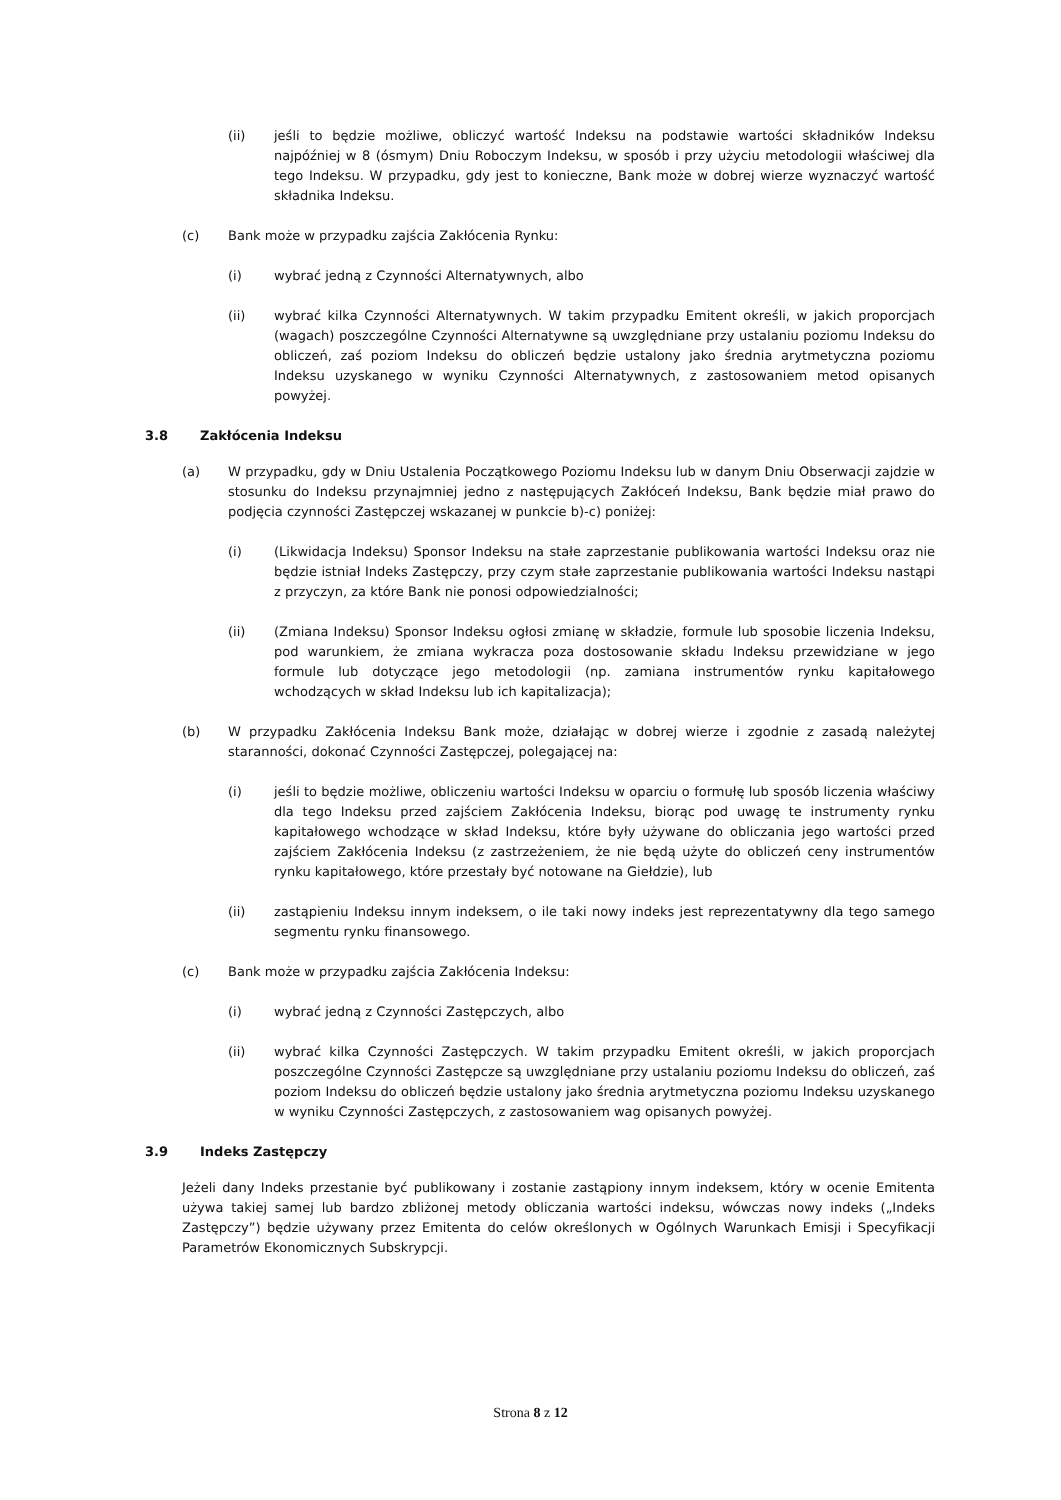(ii) jeśli to będzie możliwe, obliczyć wartość Indeksu na podstawie wartości składników Indeksu najpóźniej w 8 (ósmym) Dniu Roboczym Indeksu, w sposób i przy użyciu metodologii właściwej dla tego Indeksu. W przypadku, gdy jest to konieczne, Bank może w dobrej wierze wyznaczyć wartość składnika Indeksu.
(c) Bank może w przypadku zajścia Zakłócenia Rynku:
(i) wybrać jedną z Czynności Alternatywnych, albo
(ii) wybrać kilka Czynności Alternatywnych. W takim przypadku Emitent określi, w jakich proporcjach (wagach) poszczególne Czynności Alternatywne są uwzględniane przy ustalaniu poziomu Indeksu do obliczeń, zaś poziom Indeksu do obliczeń będzie ustalony jako średnia arytmetyczna poziomu Indeksu uzyskanego w wyniku Czynności Alternatywnych, z zastosowaniem metod opisanych powyżej.
3.8 Zakłócenia Indeksu
(a) W przypadku, gdy w Dniu Ustalenia Początkowego Poziomu Indeksu lub w danym Dniu Obserwacji zajdzie w stosunku do Indeksu przynajmniej jedno z następujących Zakłóceń Indeksu, Bank będzie miał prawo do podjęcia czynności Zastępczej wskazanej w punkcie b)-c) poniżej:
(i) (Likwidacja Indeksu) Sponsor Indeksu na stałe zaprzestanie publikowania wartości Indeksu oraz nie będzie istniał Indeks Zastępczy, przy czym stałe zaprzestanie publikowania wartości Indeksu nastąpi z przyczyn, za które Bank nie ponosi odpowiedzialności;
(ii) (Zmiana Indeksu) Sponsor Indeksu ogłosi zmianę w składzie, formule lub sposobie liczenia Indeksu, pod warunkiem, że zmiana wykracza poza dostosowanie składu Indeksu przewidziane w jego formule lub dotyczące jego metodologii (np. zamiana instrumentów rynku kapitałowego wchodzących w skład Indeksu lub ich kapitalizacja);
(b) W przypadku Zakłócenia Indeksu Bank może, działając w dobrej wierze i zgodnie z zasadą należytej staranności, dokonać Czynności Zastępczej, polegającej na:
(i) jeśli to będzie możliwe, obliczeniu wartości Indeksu w oparciu o formułę lub sposób liczenia właściwy dla tego Indeksu przed zajściem Zakłócenia Indeksu, biorąc pod uwagę te instrumenty rynku kapitałowego wchodzące w skład Indeksu, które były używane do obliczania jego wartości przed zajściem Zakłócenia Indeksu (z zastrzeżeniem, że nie będą użyte do obliczeń ceny instrumentów rynku kapitałowego, które przestały być notowane na Giełdzie), lub
(ii) zastąpieniu Indeksu innym indeksem, o ile taki nowy indeks jest reprezentatywny dla tego samego segmentu rynku finansowego.
(c) Bank może w przypadku zajścia Zakłócenia Indeksu:
(i) wybrać jedną z Czynności Zastępczych, albo
(ii) wybrać kilka Czynności Zastępczych. W takim przypadku Emitent określi, w jakich proporcjach poszczególne Czynności Zastępcze są uwzględniane przy ustalaniu poziomu Indeksu do obliczeń, zaś poziom Indeksu do obliczeń będzie ustalony jako średnia arytmetyczna poziomu Indeksu uzyskanego w wyniku Czynności Zastępczych, z zastosowaniem wag opisanych powyżej.
3.9 Indeks Zastępczy
Jeżeli dany Indeks przestanie być publikowany i zostanie zastąpiony innym indeksem, który w ocenie Emitenta używa takiej samej lub bardzo zbliżonej metody obliczania wartości indeksu, wówczas nowy indeks („Indeks Zastępczy”) będzie używany przez Emitenta do celów określonych w Ogólnych Warunkach Emisji i Specyfikacji Parametrów Ekonomicznych Subskrypcji.
Strona 8 z 12